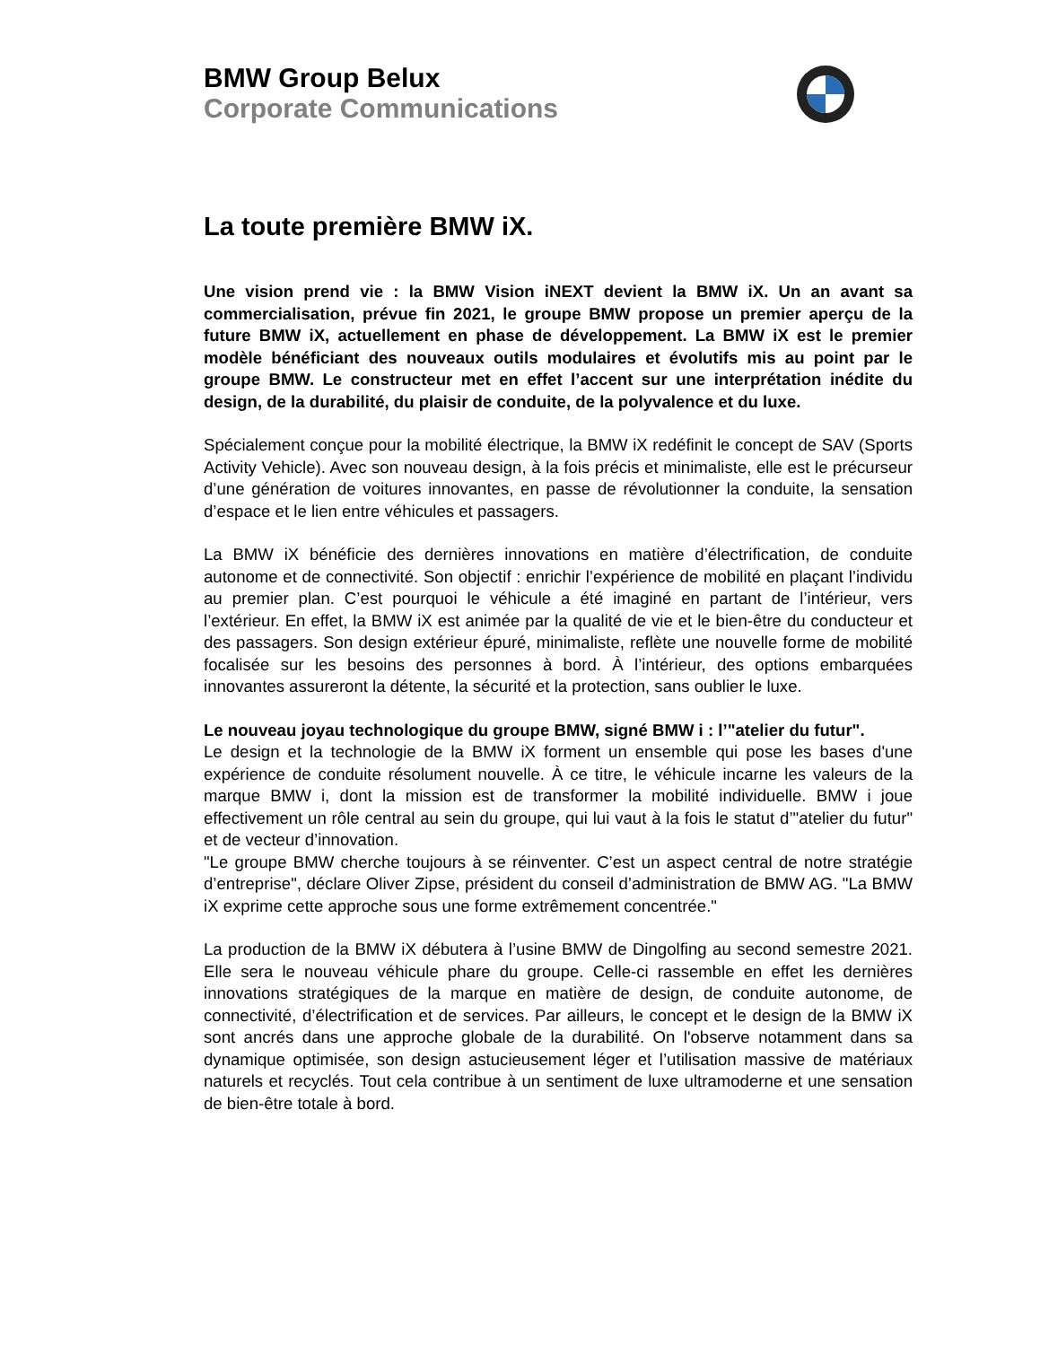BMW Group Belux
Corporate Communications
La toute première BMW iX.
Une vision prend vie : la BMW Vision iNEXT devient la BMW iX. Un an avant sa commercialisation, prévue fin 2021, le groupe BMW propose un premier aperçu de la future BMW iX, actuellement en phase de développement. La BMW iX est le premier modèle bénéficiant des nouveaux outils modulaires et évolutifs mis au point par le groupe BMW. Le constructeur met en effet l’accent sur une interprétation inédite du design, de la durabilité, du plaisir de conduite, de la polyvalence et du luxe.
Spécialement conçue pour la mobilité électrique, la BMW iX redéfinit le concept de SAV (Sports Activity Vehicle). Avec son nouveau design, à la fois précis et minimaliste, elle est le précurseur d’une génération de voitures innovantes, en passe de révolutionner la conduite, la sensation d’espace et le lien entre véhicules et passagers.
La BMW iX bénéficie des dernières innovations en matière d’électrification, de conduite autonome et de connectivité. Son objectif : enrichir l’expérience de mobilité en plaçant l’individu au premier plan. C’est pourquoi le véhicule a été imaginé en partant de l’intérieur, vers l’extérieur. En effet, la BMW iX est animée par la qualité de vie et le bien-être du conducteur et des passagers. Son design extérieur épuré, minimaliste, reflète une nouvelle forme de mobilité focalisée sur les besoins des personnes à bord. À l’intérieur, des options embarquées innovantes assureront la détente, la sécurité et la protection, sans oublier le luxe.
Le nouveau joyau technologique du groupe BMW, signé BMW i : l’"atelier du futur".
Le design et la technologie de la BMW iX forment un ensemble qui pose les bases d'une expérience de conduite résolument nouvelle. À ce titre, le véhicule incarne les valeurs de la marque BMW i, dont la mission est de transformer la mobilité individuelle. BMW i joue effectivement un rôle central au sein du groupe, qui lui vaut à la fois le statut d’"atelier du futur" et de vecteur d’innovation.
"Le groupe BMW cherche toujours à se réinventer. C’est un aspect central de notre stratégie d’entreprise", déclare Oliver Zipse, président du conseil d’administration de BMW AG. "La BMW iX exprime cette approche sous une forme extrêmement concentrée."
La production de la BMW iX débutera à l’usine BMW de Dingolfing au second semestre 2021. Elle sera le nouveau véhicule phare du groupe. Celle-ci rassemble en effet les dernières innovations stratégiques de la marque en matière de design, de conduite autonome, de connectivité, d’électrification et de services. Par ailleurs, le concept et le design de la BMW iX sont ancrés dans une approche globale de la durabilité. On l'observe notamment dans sa dynamique optimisée, son design astucieusement léger et l’utilisation massive de matériaux naturels et recyclés. Tout cela contribue à un sentiment de luxe ultramoderne et une sensation de bien-être totale à bord.